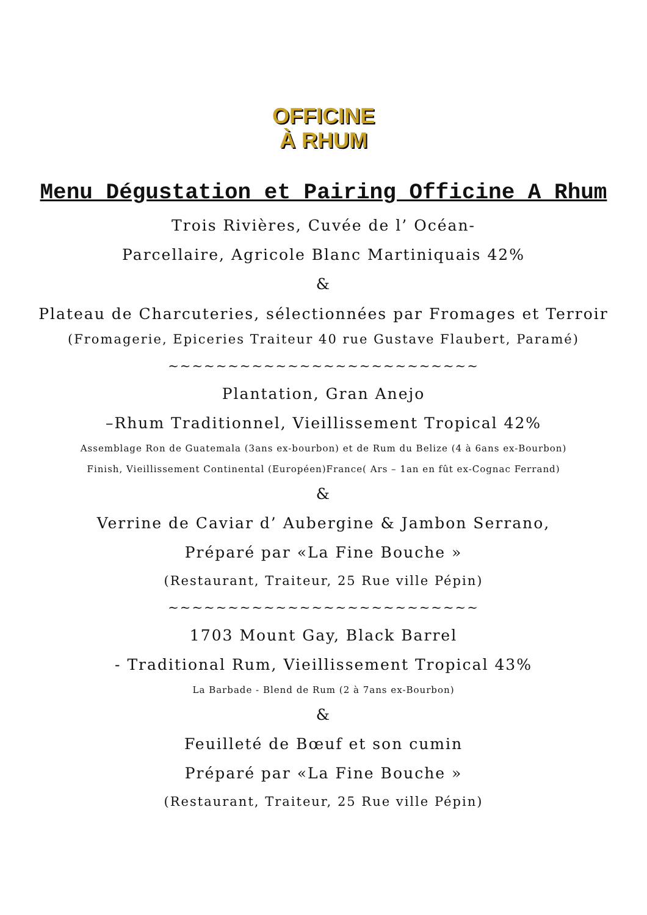OFFICINE
À RHUM
Menu Dégustation et Pairing Officine A Rhum
Trois Rivières, Cuvée de l’ Océan-
Parcellaire, Agricole Blanc Martiniquais 42%
&
Plateau de Charcuteries, sélectionnées par Fromages et Terroir
(Fromagerie, Epiceries Traiteur 40 rue Gustave Flaubert, Paramé)
~~~~~~~~~~~~~~~~~~~~~~~~~~
Plantation, Gran Anejo
–Rhum Traditionnel, Vieillissement Tropical 42%
Assemblage Ron de Guatemala (3ans ex-bourbon) et de Rum du Belize (4 à 6ans ex-Bourbon)
Finish, Vieillissement Continental (Européen)France( Ars – 1an en fût ex-Cognac Ferrand)
&
Verrine de Caviar d’ Aubergine & Jambon Serrano,
Préparé par «La Fine Bouche »
(Restaurant, Traiteur, 25 Rue ville Pépin)
~~~~~~~~~~~~~~~~~~~~~~~~~~
1703 Mount Gay, Black Barrel
- Traditional Rum, Vieillissement Tropical 43%
La Barbade - Blend de Rum (2 à 7ans ex-Bourbon)
&
Feuilleté de Bœuf et son cumin
Préparé par «La Fine Bouche »
(Restaurant, Traiteur, 25 Rue ville Pépin)